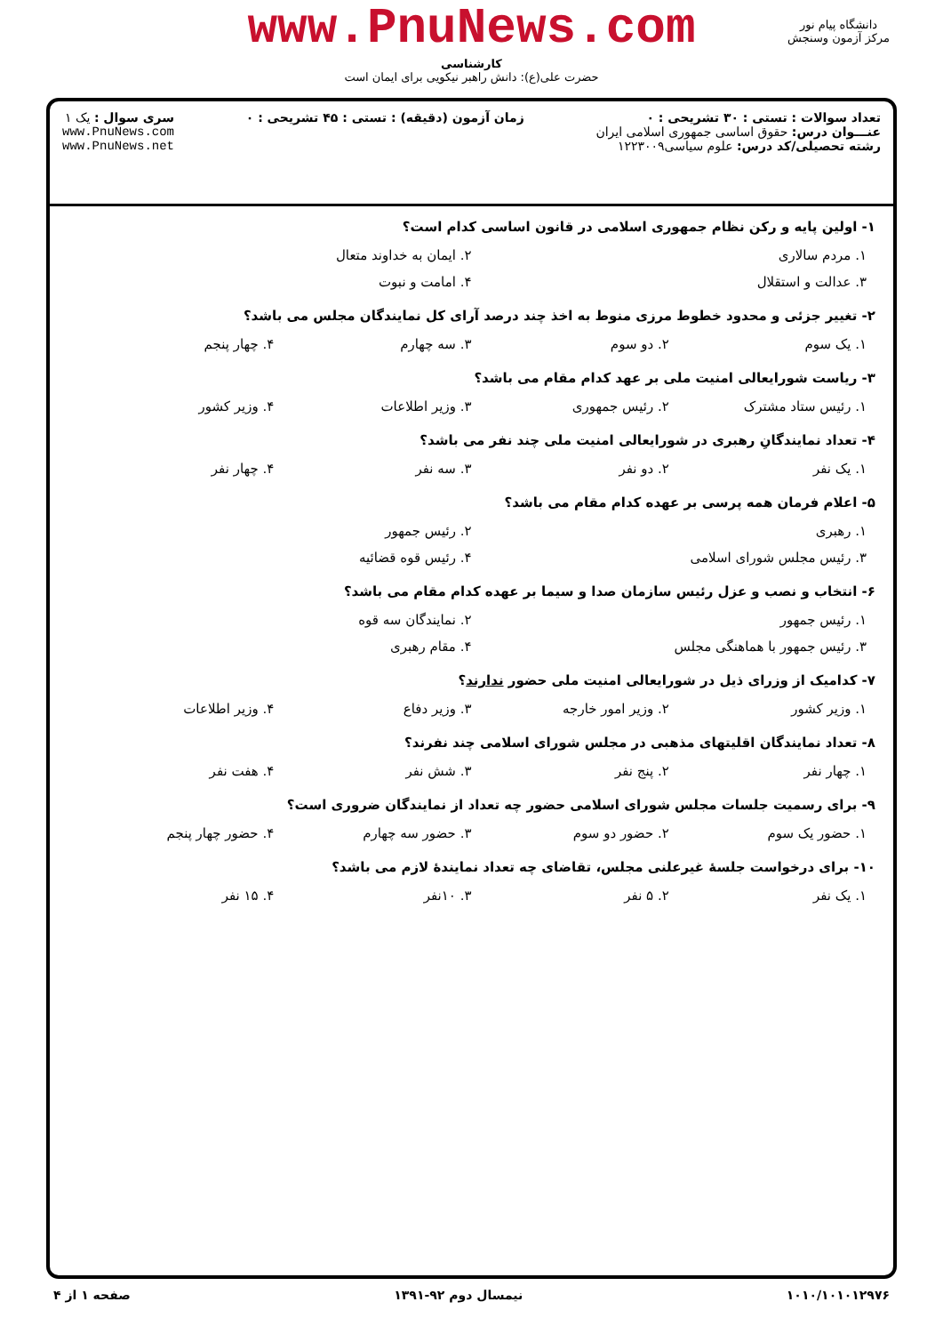www.PnuNews.com
کارشناسی
حضرت علی(ع): دانش راهبر نیکویی برای ایمان است
دانشگاه پیام نور
مرکز آزمون وسنجش
تعداد سوالات : تستی : ۳۰ تشریحی : ۰
عنـــوان درس: حقوق اساسی جمهوری اسلامی ایران
رشته تحصیلی/کد درس: علوم سیاسی۱۲۲۳۰۰۹
زمان آزمون (دقیقه) : تستی : ۴۵ تشریحی : ۰
سری سوال : یک ۱
www.PnuNews.com
www.PnuNews.net
۱- اولین پایه و رکن نظام جمهوری اسلامی در قانون اساسی کدام است؟
۱. مردم سالاری ۲. ایمان به خداوند متعال
۳. عدالت و استقلال ۴. امامت و نبوت
۲- تغییر جزئی و محدود خطوط مرزی منوط به اخذ چند درصد آرای کل نمایندگان مجلس می باشد؟
۱. یک سوم ۲. دو سوم ۳. سه چهارم ۴. چهار پنجم
۳- ریاست شورایعالی امنیت ملی بر عهد کدام مقام می باشد؟
۱. رئیس ستاد مشترک ۲. رئیس جمهوری ۳. وزیر اطلاعات ۴. وزیر کشور
۴- تعداد نمایندگانِ رهبری در شورایعالی امنیت ملی چند نفر می باشد؟
۱. یک نفر ۲. دو نفر ۳. سه نفر ۴. چهار نفر
۵- اعلام فرمان همه پرسی بر عهده کدام مقام می باشد؟
۱. رهبری ۲. رئیس جمهور
۳. رئیس مجلس شورای اسلامی ۴. رئیس قوه قضائیه
۶- انتخاب و نصب و عزل رئیس سازمان صدا و سیما بر عهده کدام مقام می باشد؟
۱. رئیس جمهور ۲. نمایندگان سه قوه
۳. رئیس جمهور با هماهنگی مجلس ۴. مقام رهبری
۷- کدامیک از وزرای ذیل در شورایعالی امنیت ملی حضور ندارند؟
۱. وزیر کشور ۲. وزیر امور خارجه ۳. وزیر دفاع ۴. وزیر اطلاعات
۸- تعداد نمایندگان اقلیتهای مذهبی در مجلس شورای اسلامی چند نفرند؟
۱. چهار نفر ۲. پنج نفر ۳. شش نفر ۴. هفت نفر
۹- برای رسمیت جلسات مجلس شورای اسلامی حضور چه تعداد از نمایندگان ضروری است؟
۱. حضور یک سوم ۲. حضور دو سوم ۳. حضور سه چهارم ۴. حضور چهار پنجم
۱۰- برای درخواست جلسهٔ غیرعلنی مجلس، تقاضای چه تعداد نمایندهٔ لازم می باشد؟
۱. یک نفر ۲. ۵ نفر ۳. ۱۰نفر ۴. ۱۵ نفر
۱۰۱۰/۱۰۱۰۱۲۹۷۶ نیمسال دوم ۹۲-۱۳۹۱ صفحه ۱ از ۴